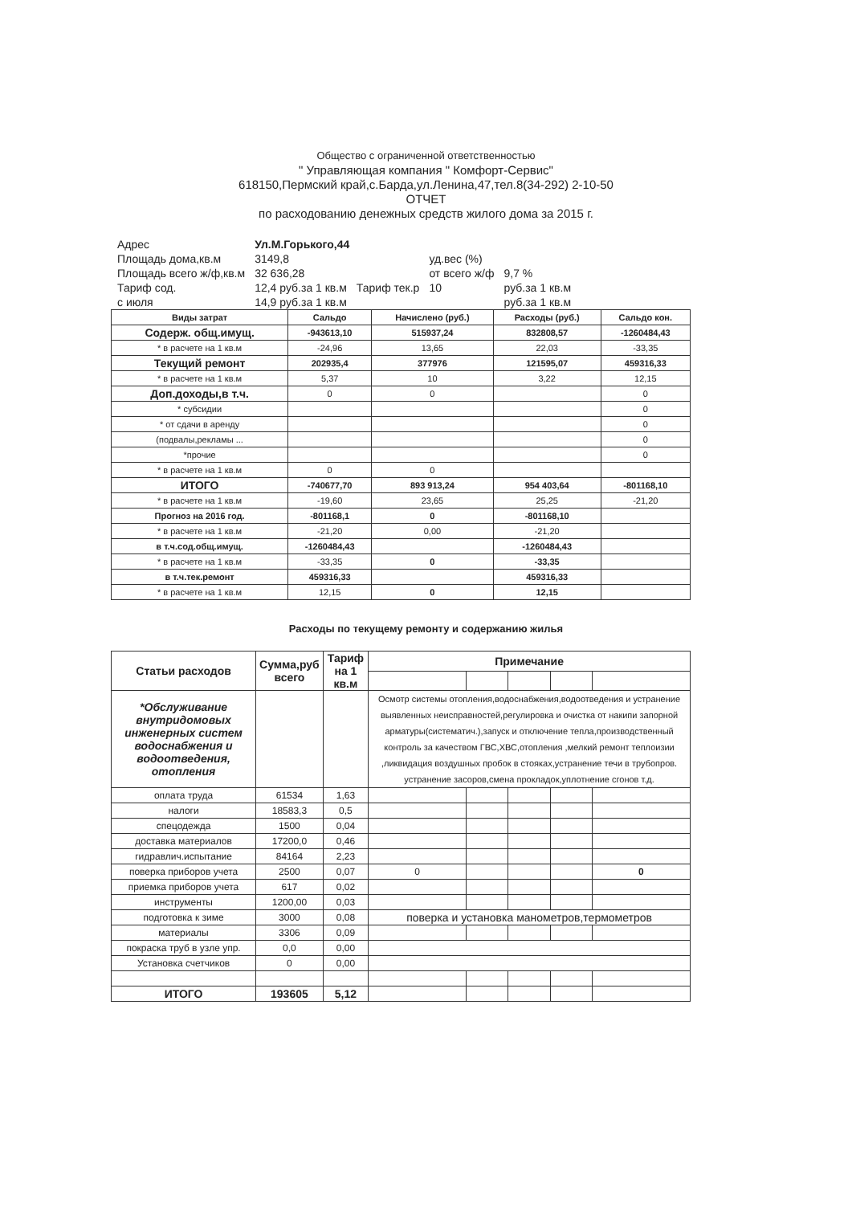Общество с ограниченной ответственностью
" Управляющая компания " Комфорт-Сервис"
618150,Пермский край,с.Барда,ул.Ленина,47,тел.8(34-292) 2-10-50
ОТЧЕТ
по расходованию денежных средств жилого дома за 2015 г.
| Адрес | Ул.М.Горького,44 | | | |
| Площадь дома,кв.м | 3149,8 | | уд.вес (%) | |
| Площадь всего ж/ф,кв.м | 32 636,28 | | от всего ж/ф | 9,7 % |
| Тариф сод. | 12,4 руб.за 1 кв.м | Тариф тек.р | 10 | руб.за 1 кв.м |
| с июля | 14,9 руб.за 1 кв.м | | | руб.за 1 кв.м |
| Виды затрат | Сальдо | Начислено (руб.) | Расходы (руб.) | Сальдо кон. |
| --- | --- | --- | --- | --- |
| Содерж. общ.имущ. | -943613,10 | 515937,24 | 832808,57 | -1260484,43 |
| * в расчете на 1 кв.м | -24,96 | 13,65 | 22,03 | -33,35 |
| Текущий ремонт | 202935,4 | 377976 | 121595,07 | 459316,33 |
| * в расчете на 1 кв.м | 5,37 | 10 | 3,22 | 12,15 |
| Доп.доходы,в т.ч. | 0 | 0 | | 0 |
| * субсидии | | | | 0 |
| * от сдачи в аренду | | | | 0 |
| (подвалы,рекламы ... | | | | 0 |
| *прочие | | | | 0 |
| * в расчете на 1 кв.м | 0 | 0 | | |
| ИТОГО | -740677,70 | 893 913,24 | 954 403,64 | -801168,10 |
| * в расчете на 1 кв.м | -19,60 | 23,65 | 25,25 | -21,20 |
| Прогноз на 2016 год. | -801168,1 | 0 | -801168,10 | |
| * в расчете на 1 кв.м | -21,20 | 0,00 | -21,20 | |
| в т.ч.сод.общ.имущ. | -1260484,43 | | -1260484,43 | |
| * в расчете на 1 кв.м | -33,35 | 0 | -33,35 | |
| в т.ч.тек.ремонт | 459316,33 | | 459316,33 | |
| * в расчете на 1 кв.м | 12,15 | 0 | 12,15 | |
Расходы по текущему ремонту и содержанию жилья
| Статьи расходов | Сумма,руб всего | Тариф на 1 кв.м | Примечание | | | | |
| --- | --- | --- | --- | --- | --- | --- | --- |
| *Обслуживание внутридомовых инженерных систем водоснабжения и водоотведения, отопления | | | Осмотр системы отопления,водоснабжения,водоотведения и устранение выявленных неисправностей,регулировка и очистка от накипи запорной арматуры(систематич.),запуск и отключение тепла,производственный контроль за качеством ГВС,ХВС,отопления ,мелкий ремонт теплоизии ,ликвидация воздушных пробок в стояках,устранение течи в трубопров. устранение засоров,смена прокладок,уплотнение сгонов т.д. | | | | |
| оплата труда | 61534 | 1,63 | | | | | |
| налоги | 18583,3 | 0,5 | | | | | |
| спецодежда | 1500 | 0,04 | | | | | |
| доставка материалов | 17200,0 | 0,46 | | | | | |
| гидравлич.испытание | 84164 | 2,23 | | | | | |
| поверка приборов учета | 2500 | 0,07 | 0 | | | | 0 |
| приемка приборов учета | 617 | 0,02 | | | | | |
| инструменты | 1200,00 | 0,03 | | | | | |
| подготовка к зиме | 3000 | 0,08 | поверка и установка манометров,термометров | | | | |
| материалы | 3306 | 0,09 | | | | | |
| покраска труб в узле упр. | 0,0 | 0,00 | | | | | |
| Установка счетчиков | 0 | 0,00 | | | | | |
| ИТОГО | 193605 | 5,12 | | | | | |